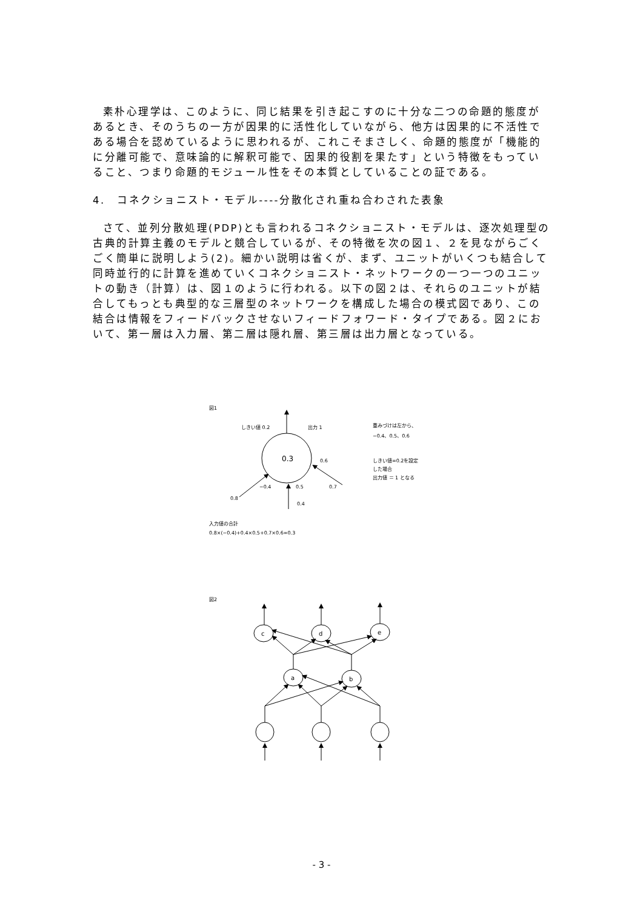素朴心理学は、このように、同じ結果を引き起こすのに十分な二つの命題的態度があるとき、そのうちの一方が因果的に活性化していながら、他方は因果的に不活性である場合を認めているように思われるが、これこそまさしく、命題的態度が「機能的に分離可能で、意味論的に解釈可能で、因果的役割を果たす」という特徴をもっていること、つまり命題的モジュール性をその本質としていることの証である。
4.　コネクショニスト・モデル----分散化され重ね合わされた表象
さて、並列分散処理(PDP)とも言われるコネクショニスト・モデルは、逐次処理型の古典的計算主義のモデルと競合しているが、その特徴を次の図１、２を見ながらごくごく簡単に説明しよう(2)。細かい説明は省くが、まず、ユニットがいくつも結合して同時並行的に計算を進めていくコネクショニスト・ネットワークの一つ一つのユニットの動き（計算）は、図１のように行われる。以下の図２は、それらのユニットが結合してもっとも典型的な三層型のネットワークを構成した場合の模式図であり、この結合は情報をフィードバックさせないフィードフォワード・タイプである。図２において、第一層は入力層、第二層は隠れ層、第三層は出力層となっている。
図1
しきい値 0.2
出力 1
重みづけは左から、
−0.4、0.5、0.6
しきい値=0.2を設定
した場合
出力値 ＝ 1 となる
0.3
0.6
−0.4
0.5
0.7
0.8
0.4
入力値の合計
0.8×(−0.4)+0.4×0.5+0.7×0.6=0.3
図2
c
d
e
a
b
- 3 -